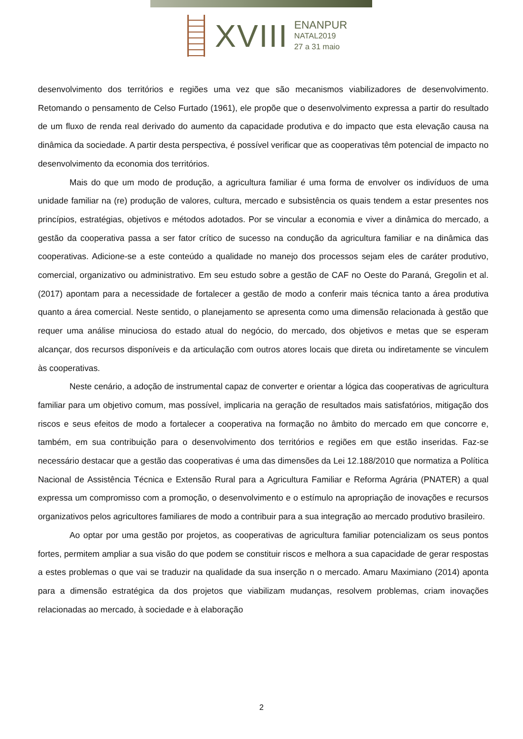XVIII
ENANPUR
NATAL2019
27 a 31 maio
desenvolvimento dos territórios e regiões uma vez que são mecanismos viabilizadores de desenvolvimento. Retomando o pensamento de Celso Furtado (1961), ele propõe que o desenvolvimento expressa a partir do resultado de um fluxo de renda real derivado do aumento da capacidade produtiva e do impacto que esta elevação causa na dinâmica da sociedade. A partir desta perspectiva, é possível verificar que as cooperativas têm potencial de impacto no desenvolvimento da economia dos territórios.
Mais do que um modo de produção, a agricultura familiar é uma forma de envolver os indivíduos de uma unidade familiar na (re) produção de valores, cultura, mercado e subsistência os quais tendem a estar presentes nos princípios, estratégias, objetivos e métodos adotados. Por se vincular a economia e viver a dinâmica do mercado, a gestão da cooperativa passa a ser fator crítico de sucesso na condução da agricultura familiar e na dinâmica das cooperativas. Adicione-se a este conteúdo a qualidade no manejo dos processos sejam eles de caráter produtivo, comercial, organizativo ou administrativo. Em seu estudo sobre a gestão de CAF no Oeste do Paraná, Gregolin et al. (2017) apontam para a necessidade de fortalecer a gestão de modo a conferir mais técnica tanto a área produtiva quanto a área comercial. Neste sentido, o planejamento se apresenta como uma dimensão relacionada à gestão que requer uma análise minuciosa do estado atual do negócio, do mercado, dos objetivos e metas que se esperam alcançar, dos recursos disponíveis e da articulação com outros atores locais que direta ou indiretamente se vinculem às cooperativas.
Neste cenário, a adoção de instrumental capaz de converter e orientar a lógica das cooperativas de agricultura familiar para um objetivo comum, mas possível, implicaria na geração de resultados mais satisfatórios, mitigação dos riscos e seus efeitos de modo a fortalecer a cooperativa na formação no âmbito do mercado em que concorre e, também, em sua contribuição para o desenvolvimento dos territórios e regiões em que estão inseridas. Faz-se necessário destacar que a gestão das cooperativas é uma das dimensões da Lei 12.188/2010 que normatiza a Política Nacional de Assistência Técnica e Extensão Rural para a Agricultura Familiar e Reforma Agrária (PNATER) a qual expressa um compromisso com a promoção, o desenvolvimento e o estímulo na apropriação de inovações e recursos organizativos pelos agricultores familiares de modo a contribuir para a sua integração ao mercado produtivo brasileiro.
Ao optar por uma gestão por projetos, as cooperativas de agricultura familiar potencializam os seus pontos fortes, permitem ampliar a sua visão do que podem se constituir riscos e melhora a sua capacidade de gerar respostas a estes problemas o que vai se traduzir na qualidade da sua inserção n o mercado. Amaru Maximiano (2014) aponta para a dimensão estratégica da dos projetos que viabilizam mudanças, resolvem problemas, criam inovações relacionadas ao mercado, à sociedade e à elaboração
2